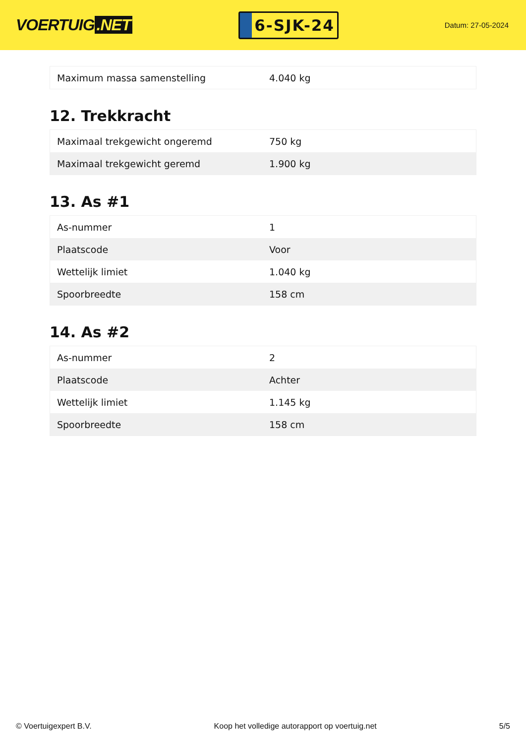VOERTUIG.NET
6-SJK-24
Datum: 27-05-2024
| Maximum massa samenstelling | 4.040 kg |
12. Trekkracht
| Maximaal trekgewicht ongeremd | 750 kg |
| Maximaal trekgewicht geremd | 1.900 kg |
13. As #1
| As-nummer | 1 |
| Plaatscode | Voor |
| Wettelijk limiet | 1.040 kg |
| Spoorbreedte | 158 cm |
14. As #2
| As-nummer | 2 |
| Plaatscode | Achter |
| Wettelijk limiet | 1.145 kg |
| Spoorbreedte | 158 cm |
© Voertuigexpert B.V. Koop het volledige autorapport op voertuig.net 5/5